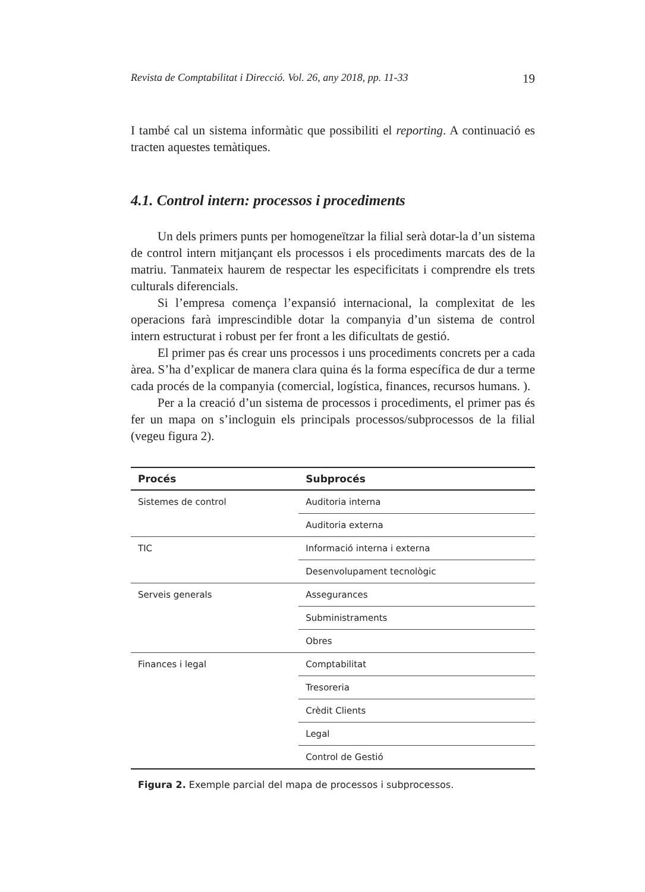Revista de Comptabilitat i Direcció. Vol. 26, any 2018, pp. 11-33 19
I també cal un sistema informàtic que possibiliti el reporting. A continuació es tracten aquestes temàtiques.
4.1. Control intern: processos i procediments
Un dels primers punts per homogeneïtzar la filial serà dotar-la d’un sistema de control intern mitjançant els processos i els procediments marcats des de la matriu. Tanmateix haurem de respectar les especificitats i comprendre els trets culturals diferencials.
Si l’empresa comença l’expansió internacional, la complexitat de les operacions farà imprescindible dotar la companyia d’un sistema de control intern estructurat i robust per fer front a les dificultats de gestió.
El primer pas és crear uns processos i uns procediments concrets per a cada àrea. S’ha d’explicar de manera clara quina és la forma específica de dur a terme cada procés de la companyia (comercial, logística, finances, recursos humans. ).
Per a la creació d’un sistema de processos i procediments, el primer pas és fer un mapa on s’incloguin els principals processos/subprocessos de la filial (vegeu figura 2).
| Procés | Subprocés |
| --- | --- |
| Sistemes de control | Auditoria interna |
| | Auditoria externa |
| TIC | Informació interna i externa |
| | Desenvolupament tecnològic |
| Serveis generals | Assegurances |
| | Subministraments |
| | Obres |
| Finances i legal | Comptabilitat |
| | Tresoreria |
| | Crèdit Clients |
| | Legal |
| | Control de Gestió |
Figura 2. Exemple parcial del mapa de processos i subprocessos.